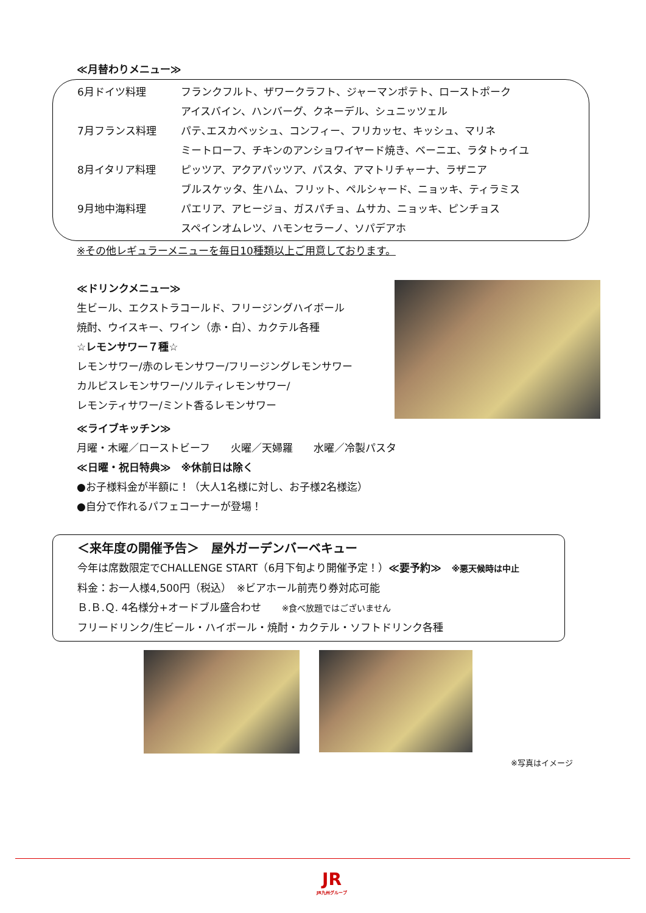≪月替わりメニュー≫
6月ドイツ料理 フランクフルト、ザワークラフト、ジャーマンポテト、ローストポーク
アイスバイン、ハンバーグ、クネーデル、シュニッツェル
7月フランス料理 パテ､エスカベッシュ、コンフィー、フリカッセ、キッシュ、マリネ
ミートローフ、チキンのアンショワイヤード焼き、ベーニエ、ラタトゥイユ
8月イタリア料理 ピッツア、アクアパッツア、パスタ、アマトリチャーナ、ラザニア
ブルスケッタ、生ハム、フリット、ペルシャード、ニョッキ、ティラミス
9月地中海料理 パエリア、アヒージョ、ガスパチョ、ムサカ、ニョッキ、ピンチョス
スペインオムレツ、ハモンセラーノ、ソパデアホ
※その他レギュラーメニューを毎日10種類以上ご用意しております。
≪ドリンクメニュー≫
生ビール、エクストラコールド、フリージングハイボール
焼酎、ウイスキー、ワイン（赤・白）、カクテル各種
☆レモンサワー７種☆
レモンサワー/赤のレモンサワー/フリージングレモンサワー
カルピスレモンサワー/ソルティレモンサワー/
レモンティサワー/ミント香るレモンサワー
≪ライブキッチン≫
月曜・木曜／ローストビーフ　　火曜／天婦羅　　水曜／冷製パスタ
≪日曜・祝日特典≫　※休前日は除く
●お子様料金が半額に！（大人1名様に対し、お子様2名様迄）
●自分で作れるパフェコーナーが登場！
＜来年度の開催予告＞　屋外ガーデンバーベキュー
今年は席数限定でCHALLENGE START（6月下旬より開催予定！）≪要予約≫　※悪天候時は中止
料金：お一人様4,500円（税込）　※ビアホール前売り券対応可能
Ｂ.Ｂ.Ｑ. 4名様分+オードブル盛合わせ　　※食べ放題ではございません
フリードリンク/生ビール・ハイボール・焼酎・カクテル・ソフトドリンク各種
※写真はイメージ
JR
JR九州グループ